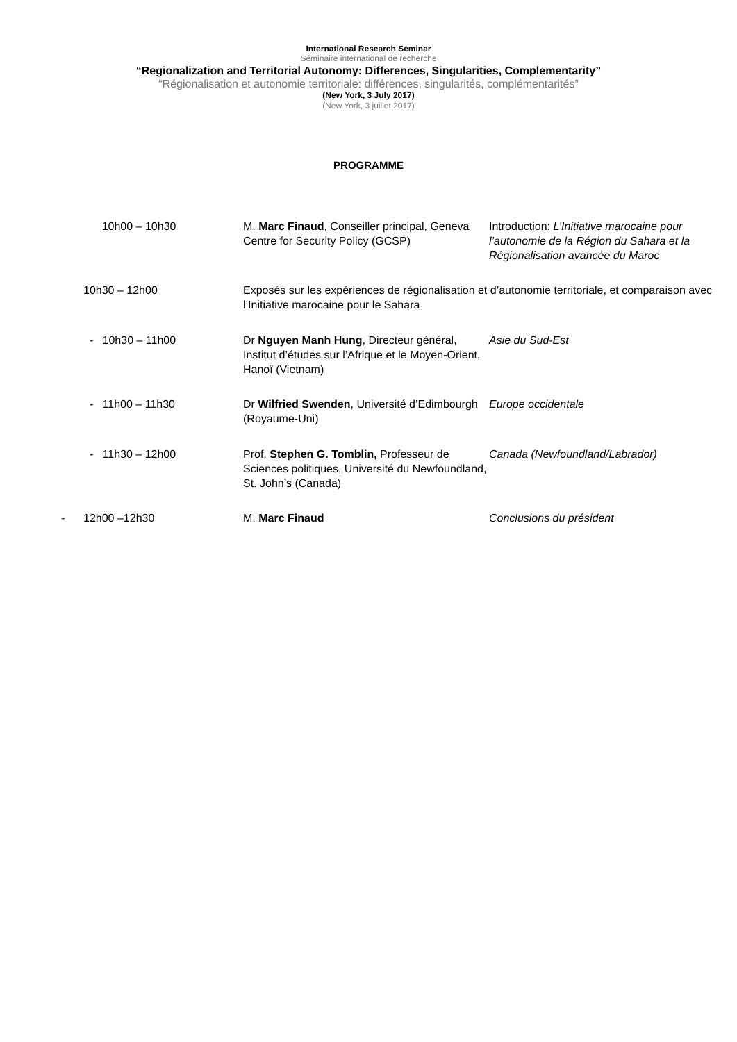International Research Seminar
Séminaire international de recherche
“Regionalization and Territorial Autonomy: Differences, Singularities, Complementarity”
“Régionalisation et autonomie territoriale: différences, singularités, complémentarités”
(New York, 3 July 2017)
(New York, 3 juillet 2017)
PROGRAMME
| | 10h00 – 10h30 | M. Marc Finaud , Conseiller principal, Geneva Centre for Security Policy (GCSP) | Introduction: L’Initiative marocaine pour l’autonomie de la Région du Sahara et la Régionalisation avancée du Maroc |
| | 10h30 – 12h00 | Exposés sur les expériences de régionalisation et d’autonomie territoriale, et comparaison avec l’Initiative marocaine pour le Sahara | |
| | - 10h30 – 11h00 | Dr Nguyen Manh Hung , Directeur général, Institut d’études sur l’Afrique et le Moyen-Orient, Hanoï (Vietnam) | Asie du Sud-Est |
| | - 11h00 – 11h30 | Dr Wilfried Swenden , Université d’Edimbourgh (Royaume-Uni) | Europe occidentale |
| | - 11h30 – 12h00 | Prof. Stephen G. Tomblin, Professeur de Sciences politiques, Université du Newfoundland, St. John’s (Canada) | Canada (Newfoundland/Labrador) |
| - | 12h00 –12h30 | M. Marc Finaud | Conclusions du président |